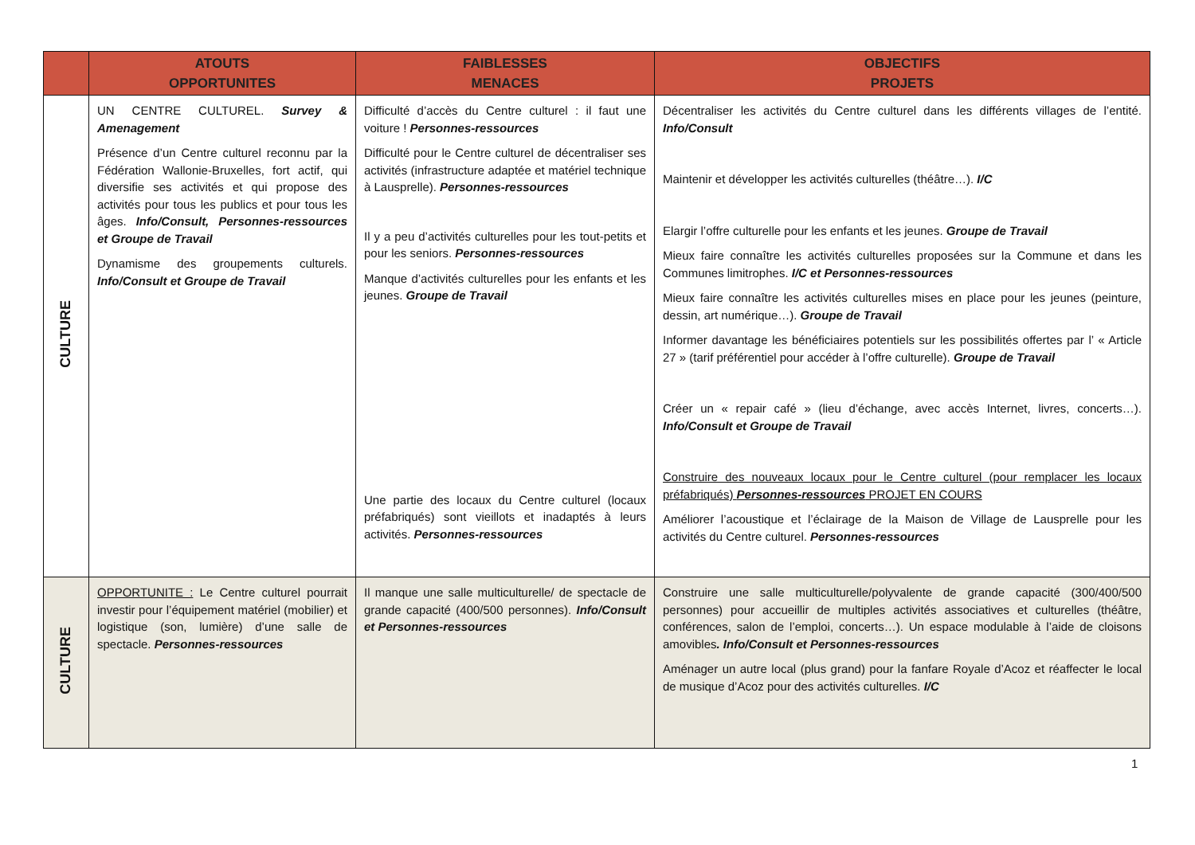| | ATOUTS OPPORTUNITES | FAIBLESSES MENACES | OBJECTIFS PROJETS |
| --- | --- | --- | --- |
| CULTURE | UN CENTRE CULTUREL. Survey & Amenagement Présence d’un Centre culturel reconnu par la Fédération Wallonie-Bruxelles, fort actif, qui diversifie ses activités et qui propose des activités pour tous les publics et pour tous les âges. Info/Consult, Personnes-ressources et Groupe de Travail Dynamisme des groupements culturels. Info/Consult et Groupe de Travail | Difficulté d’accès du Centre culturel : il faut une voiture ! Personnes-ressources Difficulté pour le Centre culturel de décentraliser ses activités (infrastructure adaptée et matériel technique à Lausprelle). Personnes-ressources Il y a peu d’activités culturelles pour les tout-petits et pour les seniors. Personnes-ressources Manque d’activités culturelles pour les enfants et les jeunes. Groupe de Travail Une partie des locaux du Centre culturel (locaux préfabriqués) sont vieillots et inadaptés à leurs activités. Personnes-ressources | Décentraliser les activités du Centre culturel dans les différents villages de l’entité. Info/Consult Maintenir et développer les activités culturelles (théâtre…). I/C Elargir l’offre culturelle pour les enfants et les jeunes. Groupe de Travail Mieux faire connaître les activités culturelles proposées sur la Commune et dans les Communes limitrophes. I/C et Personnes-ressources Mieux faire connaître les activités culturelles mises en place pour les jeunes (peinture, dessin, art numérique…). Groupe de Travail Informer davantage les bénéficiaires potentiels sur les possibilités offertes par l’ « Article 27 » (tarif préférentiel pour accéder à l’offre culturelle). Groupe de Travail Créer un « repair café » (lieu d’échange, avec accès Internet, livres, concerts…). Info/Consult et Groupe de Travail Construire des nouveaux locaux pour le Centre culturel (pour remplacer les locaux préfabriqués) Personnes-ressources PROJET EN COURS Améliorer l’acoustique et l’éclairage de la Maison de Village de Lausprelle pour les activités du Centre culturel. Personnes-ressources |
| CULTURE | OPPORTUNITE : Le Centre culturel pourrait investir pour l’équipement matériel (mobilier) et logistique (son, lumière) d’une salle de spectacle. Personnes-ressources | Il manque une salle multiculturelle/ de spectacle de grande capacité (400/500 personnes). Info/Consult et Personnes-ressources | Construire une salle multiculturelle/polyvalente de grande capacité (300/400/500 personnes) pour accueillir de multiples activités associatives et culturelles (théâtre, conférences, salon de l’emploi, concerts…). Un espace modulable à l’aide de cloisons amovibles . Info/Consult et Personnes-ressources Aménager un autre local (plus grand) pour la fanfare Royale d’Acoz et réaffecter le local de musique d’Acoz pour des activités culturelles. I/C |
1